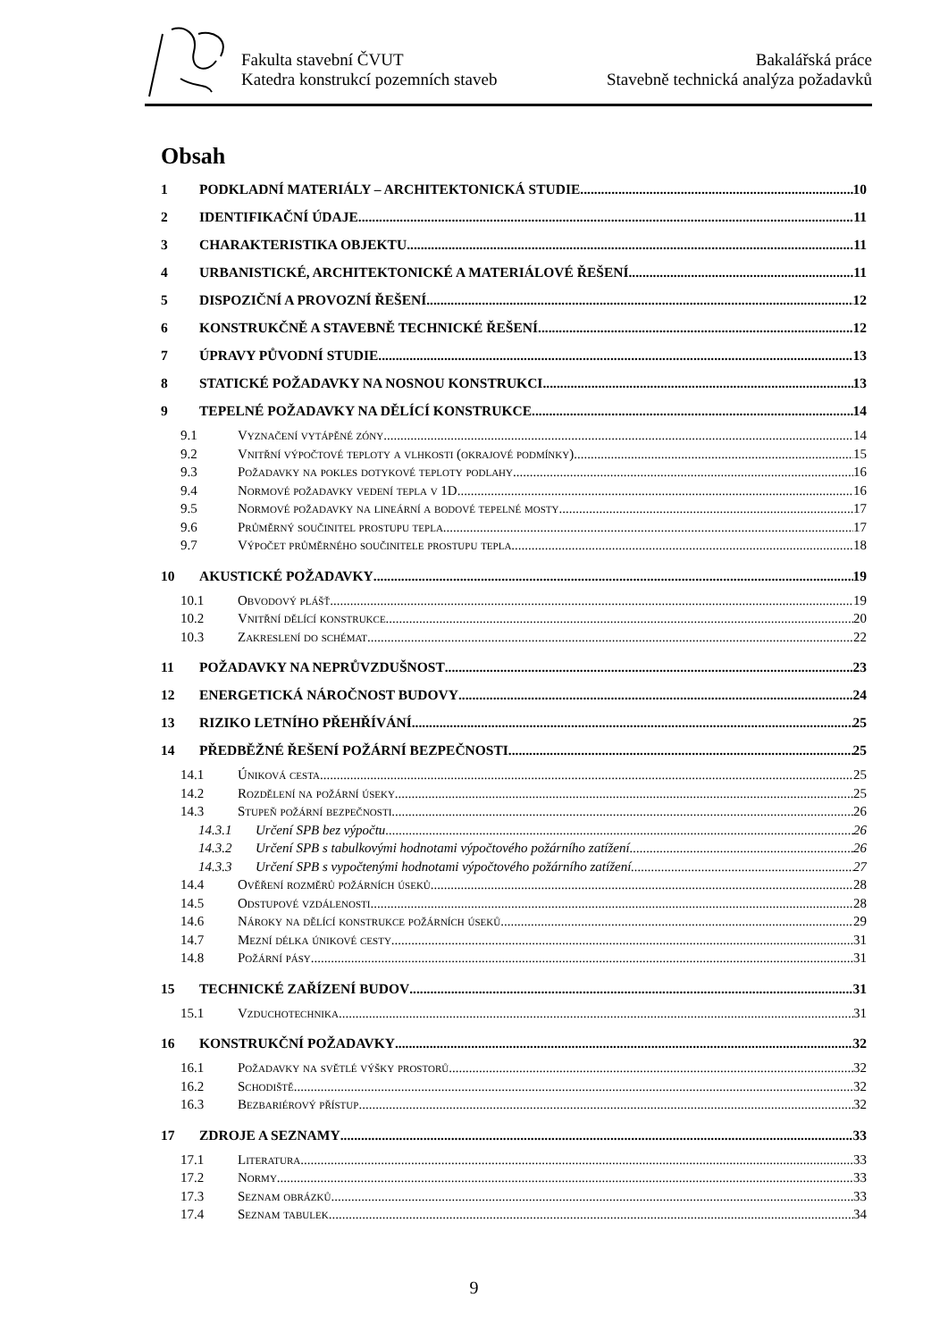Fakulta stavební ČVUT
Katedra konstrukcí pozemních staveb
Bakalářská práce
Stavebně technická analýza požadavků
Obsah
1 PODKLADNÍ MATERIÁLY – ARCHITEKTONICKÁ STUDIE 10
2 IDENTIFIKAČNÍ ÚDAJE 11
3 CHARAKTERISTIKA OBJEKTU 11
4 URBANISTICKÉ, ARCHITEKTONICKÉ A MATERIÁLOVÉ ŘEŠENÍ 11
5 DISPOZIČNÍ A PROVOZNÍ ŘEŠENÍ 12
6 KONSTRUKČNĚ A STAVEBNĚ TECHNICKÉ ŘEŠENÍ 12
7 ÚPRAVY PŮVODNÍ STUDIE 13
8 STATICKÉ POŽADAVKY NA NOSNOU KONSTRUKCI 13
9 TEPELNÉ POŽADAVKY NA DĚLÍCÍ KONSTRUKCE 14
9.1 Vyznačení vytápěné zóny 14
9.2 Vnitřní výpočtové teploty a vlhkosti (okrajové podmínky) 15
9.3 Požadavky na pokles dotykové teploty podlahy 16
9.4 Normové požadavky vedení tepla v 1D 16
9.5 Normové požadavky na lineární a bodové tepelné mosty 17
9.6 Průměrný součinitel prostupu tepla 17
9.7 Výpočet průměrného součinitele prostupu tepla 18
10 AKUSTICKÉ POŽADAVKY 19
10.1 Obvodový plášť 19
10.2 Vnitřní dělící konstrukce 20
10.3 Zakreslení do schémat 22
11 POŽADAVKY NA NEPRŮVZDUŠNOST 23
12 ENERGETICKÁ NÁROČNOST BUDOVY 24
13 RIZIKO LETNÍHO PŘEHŘÍVÁNÍ 25
14 PŘEDBĚŽNÉ ŘEŠENÍ POŽÁRNÍ BEZPEČNOSTI 25
14.1 Úniková cesta 25
14.2 Rozdělení na požární úseky 25
14.3 Stupeň požární bezpečnosti 26
14.3.1 Určení SPB bez výpočtu 26
14.3.2 Určení SPB s tabulkovými hodnotami výpočtového požárního zatížení 26
14.3.3 Určení SPB s vypočtenými hodnotami výpočtového požárního zatížení 27
14.4 Ověření rozměrů požárních úseků 28
14.5 Odstupové vzdálenosti 28
14.6 Nároky na dělící konstrukce požárních úseků 29
14.7 Mezní délka únikové cesty 31
14.8 Požární pásy 31
15 TECHNICKÉ ZAŘÍZENÍ BUDOV 31
15.1 Vzduchotechnika 31
16 KONSTRUKČNÍ POŽADAVKY 32
16.1 Požadavky na světlé výšky prostorů 32
16.2 Schodiště 32
16.3 Bezbariérový přístup 32
17 ZDROJE A SEZNAMY 33
17.1 Literatura 33
17.2 Normy 33
17.3 Seznam obrázků 33
17.4 Seznam tabulek 34
9